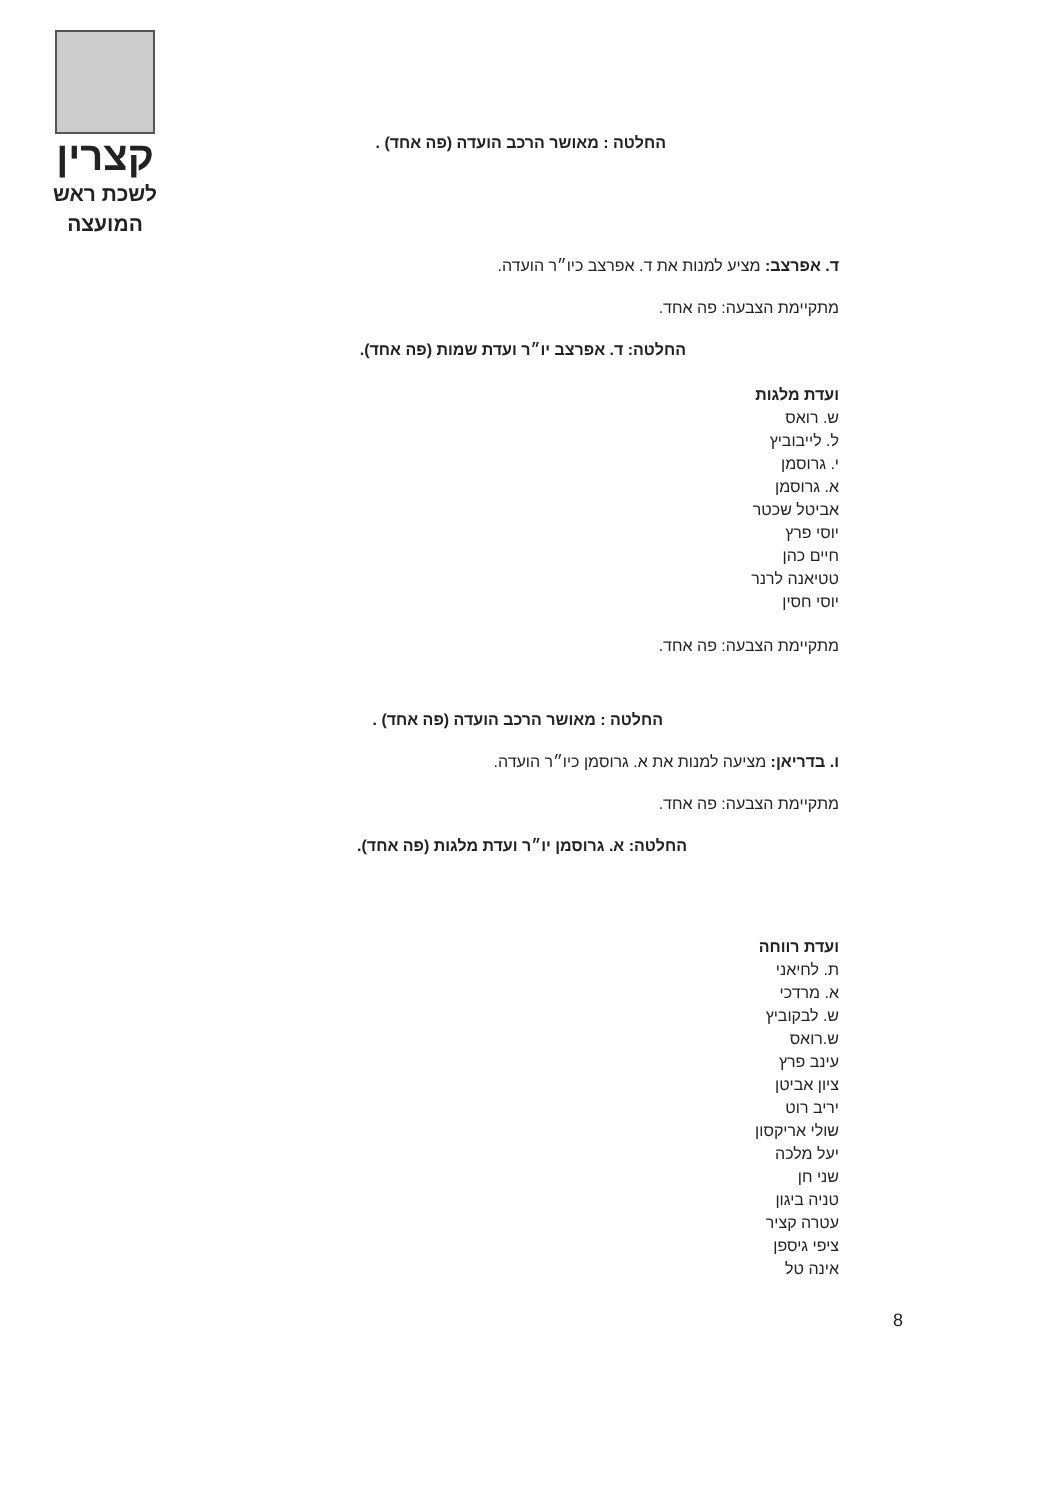קצרין
לשכת ראש
המועצה
החלטה : מאושר הרכב הועדה (פה אחד) .
ד. אפרצב: מציע למנות את ד. אפרצב כיו״ר הועדה.
מתקיימת הצבעה: פה אחד.
החלטה: ד. אפרצב יו״ר ועדת שמות (פה אחד).
ועדת מלגות
ש. רואס
ל. לייבוביץ
י. גרוסמן
א. גרוסמן
אביטל שכטר
יוסי פרץ
חיים כהן
טטיאנה לרנר
יוסי חסין
מתקיימת הצבעה: פה אחד.
החלטה : מאושר הרכב הועדה (פה אחד) .
ו. בדריאן: מציעה למנות את א. גרוסמן כיו״ר הועדה.
מתקיימת הצבעה: פה אחד.
החלטה: א. גרוסמן יו״ר ועדת מלגות (פה אחד).
ועדת רווחה
ת. לחיאני
א. מרדכי
ש. לבקוביץ
ש.רואס
עינב פרץ
ציון אביטן
יריב רוט
שולי אריקסון
יעל מלכה
שני חן
טניה ביגון
עטרה קציר
ציפי גיספן
אינה טל
8